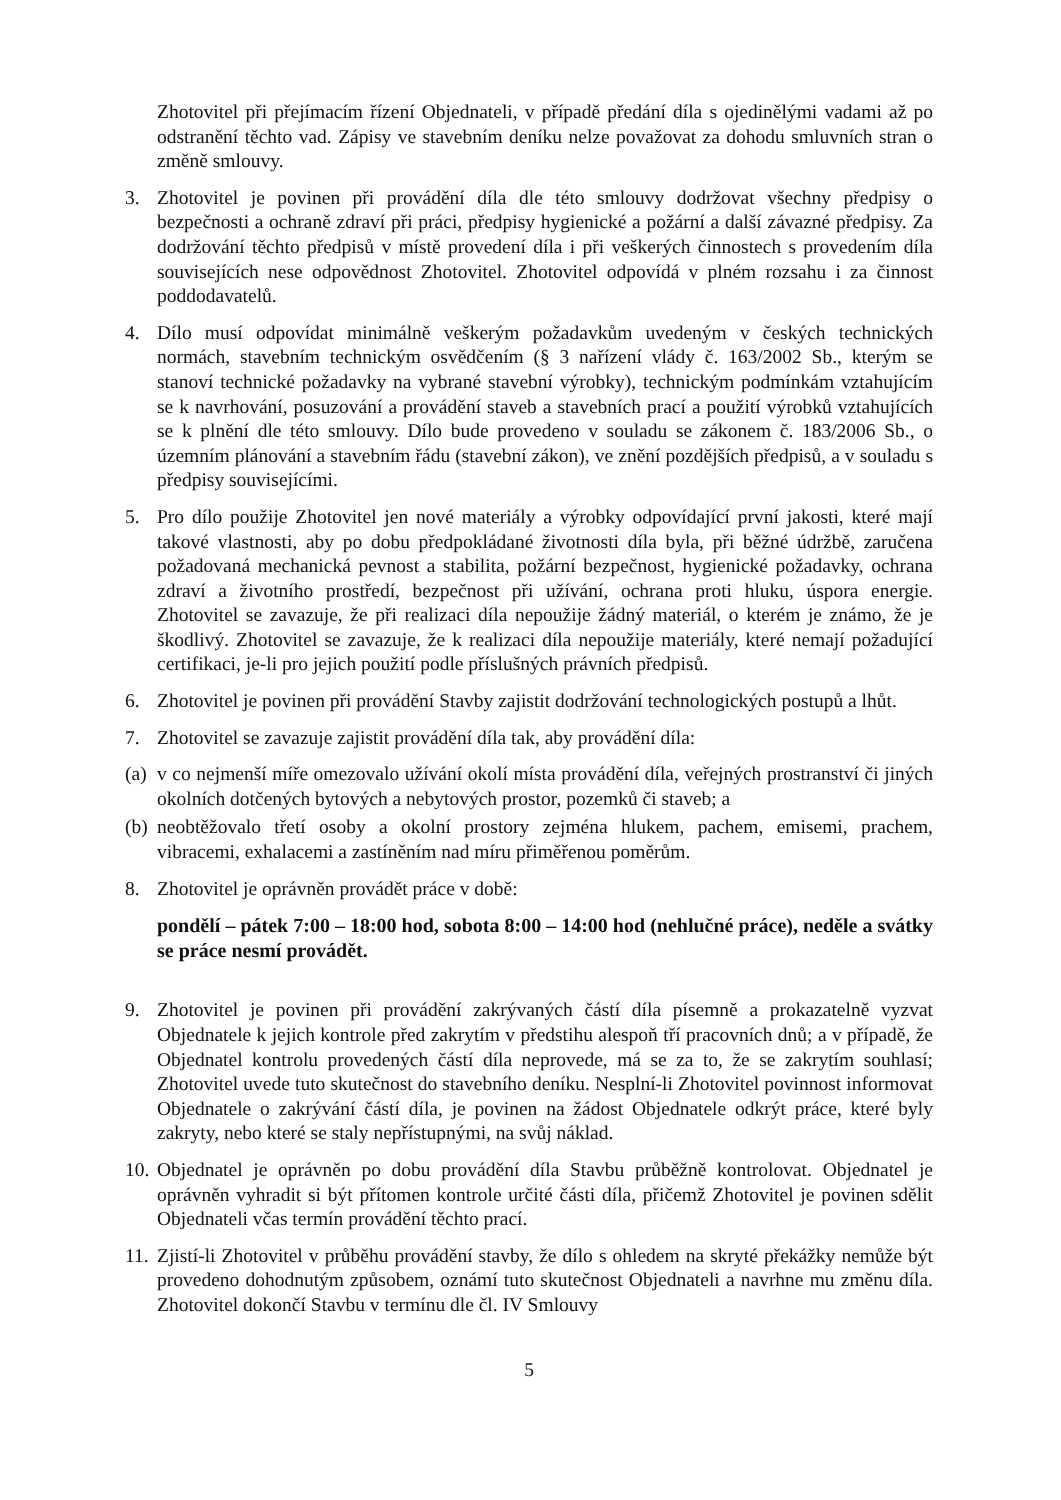Zhotovitel při přejímacím řízení Objednateli, v případě předání díla s ojedinělými vadami až po odstranění těchto vad. Zápisy ve stavebním deníku nelze považovat za dohodu smluvních stran o změně smlouvy.
3. Zhotovitel je povinen při provádění díla dle této smlouvy dodržovat všechny předpisy o bezpečnosti a ochraně zdraví při práci, předpisy hygienické a požární a další závazné předpisy. Za dodržování těchto předpisů v místě provedení díla i při veškerých činnostech s provedením díla souvisejících nese odpovědnost Zhotovitel. Zhotovitel odpovídá v plném rozsahu i za činnost poddodavatelů.
4. Dílo musí odpovídat minimálně veškerým požadavkům uvedeným v českých technických normách, stavebním technickým osvědčením (§ 3 nařízení vlády č. 163/2002 Sb., kterým se stanoví technické požadavky na vybrané stavební výrobky), technickým podmínkám vztahujícím se k navrhování, posuzování a provádění staveb a stavebních prací a použití výrobků vztahujících se k plnění dle této smlouvy. Dílo bude provedeno v souladu se zákonem č. 183/2006 Sb., o územním plánování a stavebním řádu (stavební zákon), ve znění pozdějších předpisů, a v souladu s předpisy souvisejícími.
5. Pro dílo použije Zhotovitel jen nové materiály a výrobky odpovídající první jakosti, které mají takové vlastnosti, aby po dobu předpokládané životnosti díla byla, při běžné údržbě, zaručena požadovaná mechanická pevnost a stabilita, požární bezpečnost, hygienické požadavky, ochrana zdraví a životního prostředí, bezpečnost při užívání, ochrana proti hluku, úspora energie. Zhotovitel se zavazuje, že při realizaci díla nepoužije žádný materiál, o kterém je známo, že je škodlivý. Zhotovitel se zavazuje, že k realizaci díla nepoužije materiály, které nemají požadující certifikaci, je-li pro jejich použití podle příslušných právních předpisů.
6. Zhotovitel je povinen při provádění Stavby zajistit dodržování technologických postupů a lhůt.
7. Zhotovitel se zavazuje zajistit provádění díla tak, aby provádění díla:
(a) v co nejmenší míře omezovalo užívání okolí místa provádění díla, veřejných prostranství či jiných okolních dotčených bytových a nebytových prostor, pozemků či staveb; a
(b) neobtěžovalo třetí osoby a okolní prostory zejména hlukem, pachem, emisemi, prachem, vibracemi, exhalacemi a zastíněním nad míru přiměřenou poměrům.
8. Zhotovitel je oprávněn provádět práce v době:
pondělí – pátek 7:00 – 18:00 hod, sobota 8:00 – 14:00 hod (nehlučné práce), neděle a svátky se práce nesmí provádět.
9. Zhotovitel je povinen při provádění zakrývaných částí díla písemně a prokazatelně vyzvat Objednatele k jejich kontrole před zakrytím v předstihu alespoň tří pracovních dnů; a v případě, že Objednatel kontrolu provedených částí díla neprovede, má se za to, že se zakrytím souhlasí; Zhotovitel uvede tuto skutečnost do stavebního deníku. Nesplní-li Zhotovitel povinnost informovat Objednatele o zakrývání částí díla, je povinen na žádost Objednatele odkrýt práce, které byly zakryty, nebo které se staly nepřístupnými, na svůj náklad.
10. Objednatel je oprávněn po dobu provádění díla Stavbu průběžně kontrolovat. Objednatel je oprávněn vyhradit si být přítomen kontrole určité části díla, přičemž Zhotovitel je povinen sdělit Objednateli včas termín provádění těchto prací.
11. Zjistí-li Zhotovitel v průběhu provádění stavby, že dílo s ohledem na skryté překážky nemůže být provedeno dohodnutým způsobem, oznámí tuto skutečnost Objednateli a navrhne mu změnu díla. Zhotovitel dokončí Stavbu v termínu dle čl. IV Smlouvy
5